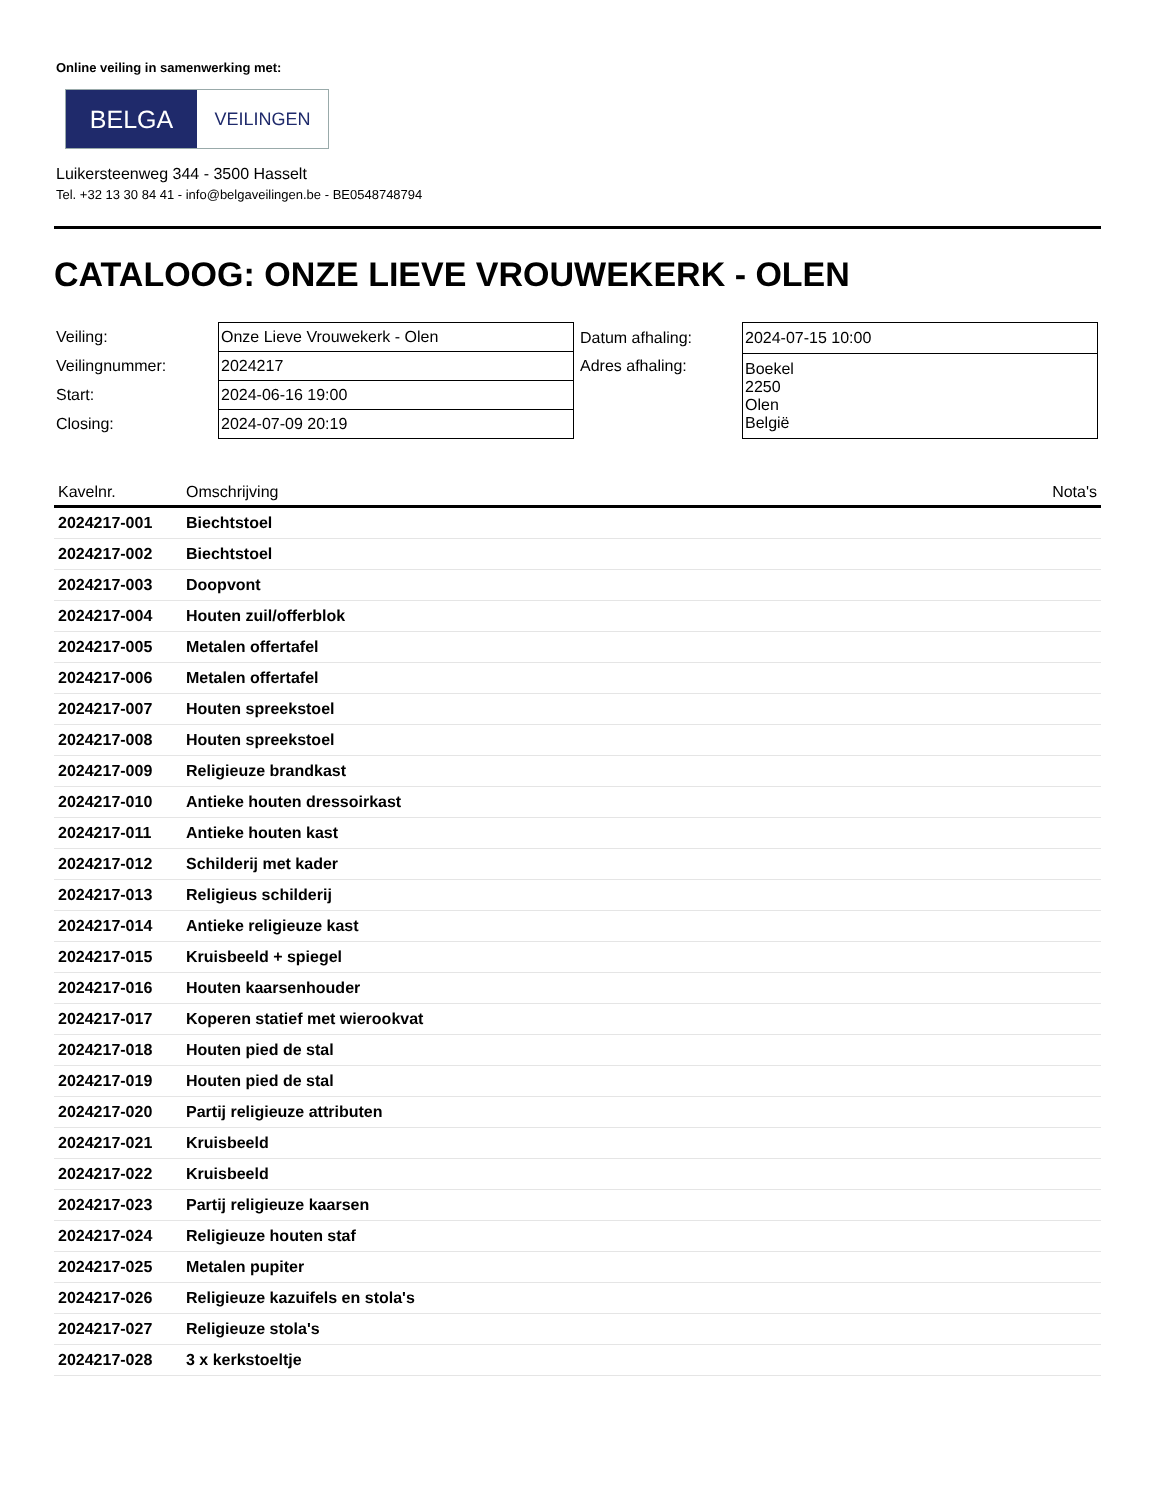Online veiling in samenwerking met:
BELGA
VEILINGEN
Luikersteenweg 344 - 3500 Hasselt
Tel. +32 13 30 84 41 - info@belgaveilingen.be - BE0548748794
CATALOOG: ONZE LIEVE VROUWEKERK - OLEN
| Veiling: | Onze Lieve Vrouwekerk - Olen |
| Veilingnummer: | 2024217 |
| Start: | 2024-06-16 19:00 |
| Closing: | 2024-07-09 20:19 |
| Datum afhaling: | 2024-07-15 10:00 |
| Adres afhaling: | Boekel 2250 Olen België |
| Kavelnr. | Omschrijving | Nota's |
| --- | --- | --- |
| 2024217-001 | Biechtstoel | |
| 2024217-002 | Biechtstoel | |
| 2024217-003 | Doopvont | |
| 2024217-004 | Houten zuil/offerblok | |
| 2024217-005 | Metalen offertafel | |
| 2024217-006 | Metalen offertafel | |
| 2024217-007 | Houten spreekstoel | |
| 2024217-008 | Houten spreekstoel | |
| 2024217-009 | Religieuze brandkast | |
| 2024217-010 | Antieke houten dressoirkast | |
| 2024217-011 | Antieke houten kast | |
| 2024217-012 | Schilderij met kader | |
| 2024217-013 | Religieus schilderij | |
| 2024217-014 | Antieke religieuze kast | |
| 2024217-015 | Kruisbeeld + spiegel | |
| 2024217-016 | Houten kaarsenhouder | |
| 2024217-017 | Koperen statief met wierookvat | |
| 2024217-018 | Houten pied de stal | |
| 2024217-019 | Houten pied de stal | |
| 2024217-020 | Partij religieuze attributen | |
| 2024217-021 | Kruisbeeld | |
| 2024217-022 | Kruisbeeld | |
| 2024217-023 | Partij religieuze kaarsen | |
| 2024217-024 | Religieuze houten staf | |
| 2024217-025 | Metalen pupiter | |
| 2024217-026 | Religieuze kazuifels en stola's | |
| 2024217-027 | Religieuze stola's | |
| 2024217-028 | 3 x kerkstoeltje | |